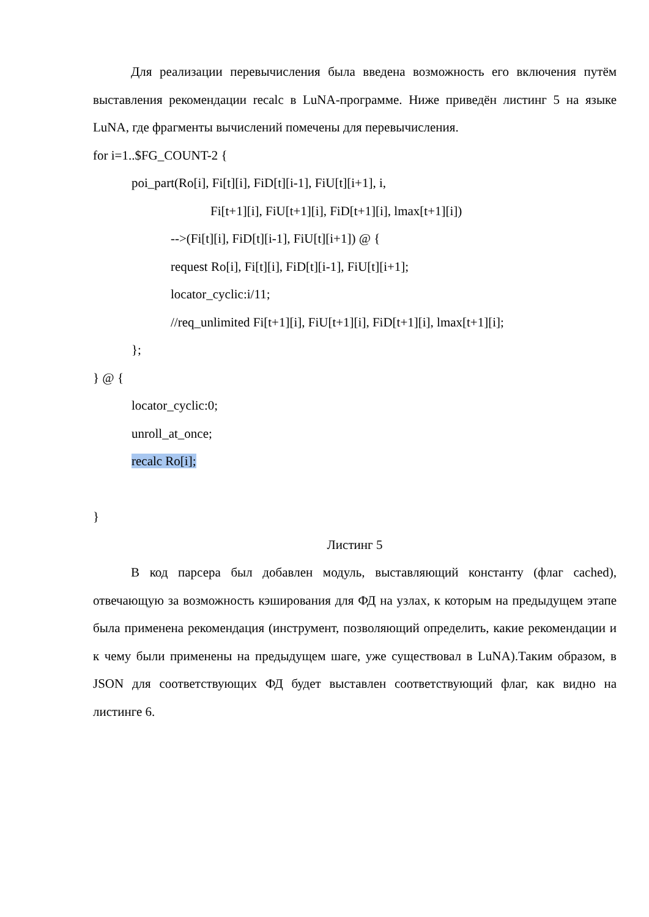Для реализации перевычисления была введена возможность его включения путём выставления рекомендации recalc в LuNA-программе. Ниже приведён листинг 5 на языке LuNA, где фрагменты вычислений помечены для перевычисления.
for i=1..$FG_COUNT-2 {
poi_part(Ro[i], Fi[t][i], FiD[t][i-1], FiU[t][i+1], i,
Fi[t+1][i], FiU[t+1][i], FiD[t+1][i], lmax[t+1][i])
-->(Fi[t][i], FiD[t][i-1], FiU[t][i+1]) @ {
request Ro[i], Fi[t][i], FiD[t][i-1], FiU[t][i+1];
locator_cyclic:i/11;
//req_unlimited Fi[t+1][i], FiU[t+1][i], FiD[t+1][i], lmax[t+1][i];
};
} @ {
locator_cyclic:0;
unroll_at_once;
recalc Ro[i];
}
Листинг 5
В код парсера был добавлен модуль, выставляющий константу (флаг cached), отвечающую за возможность кэширования для ФД на узлах, к которым на предыдущем этапе была применена рекомендация (инструмент, позволяющий определить, какие рекомендации и к чему были применены на предыдущем шаге, уже существовал в LuNA).Таким образом, в JSON для соответствующих ФД будет выставлен соответствующий флаг, как видно на листинге 6.